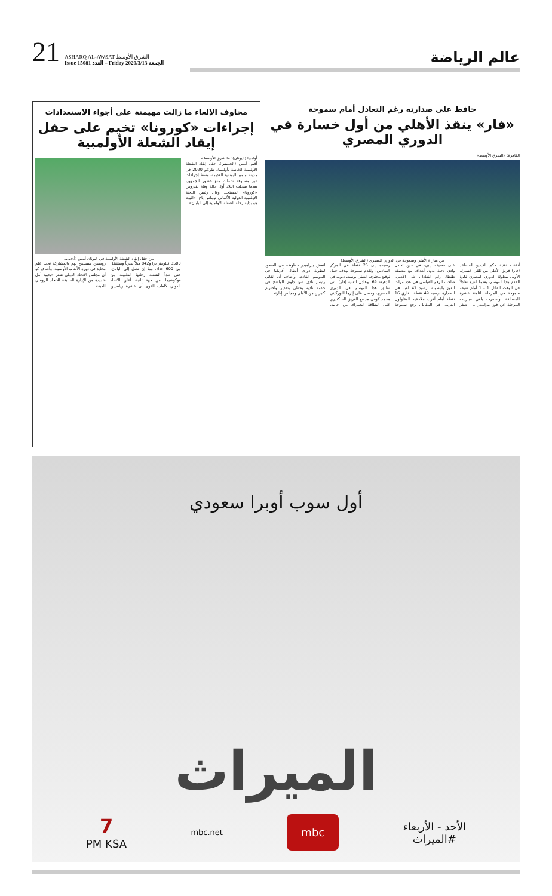21
ASHARQ AL-AWSAT الشرق الأوسط
Issue 15081 العدد – Friday 2020/3/13 الجمعة
عالم الرياضة
حافظ على صدارته رغم التعادل أمام سموحة
«فار» ينقذ الأهلي من أول خسارة في الدوري المصري
القاهرة: «الشرق الأوسط»
من مباراة الأهلي وسموحة في الدوري المصري (الشرق الأوسط)
أنقذت تقنية حكم الفيديو المساعد (فار) فريق الأهلي من تلقي خسارته الأولى ببطولة الدوري المصري لكرة القدم هذا الموسم، بعدما انتزع تعادلاً في الوقت القاتل 1 - 1 أمام ضيفه سموحة في المرحلة الثامنة عشرة للمسابقة. وأسفرت باقي مباريات المرحلة عن فوز بيراميدز 1 - صفر على مضيفه إنبي، في حين تعادل وادي دجلة بدون أهداف مع مضيفه طنطا. رغم التعادل، ظل الأهلي، صاحب الرقم القياسي في عدد مرات الفوز بالبطولة برصيد 41 لقبا، في الصدارة برصيد 49 نقطة، بفارق 16 نقطة أمام أقرب ملاحقيه المقاولون العرب. في المقابل، رفع سموحة رصيده إلى 25 نقطة في المركز السادس. وتقدم سموحة بهدف حمل توقيع محترفه الغيني يوسف ديوب في الدقيقة 69. وعادل لتقنية (فار) التي تطبق هذا الموسم في الدوري المصري، وحصل على إثرها البوركيني محمد كوفي مدافع الفريق السكندري على البطاقة الحمراء. من جانبه، انعش بيراميدز حظوظه في الصعود لبطولة دوري أبطال أفريقيا في الموسم القادم. وأضاف أن تفاني رئيس نادي صن داونز الواضح في خدمة ناديه يحظى بتقدير واحترام كبيرين من الأهلي ومجلس إدارته.
مخاوف الإلغاء ما زالت مهيمنة على أجواء الاستعدادات
إجراءات «كورونا» تخيم على حفل إيقاد الشعلة الأولمبية
أولمبيا (اليونان): «الشرق الأوسط»
أقيم، أمس (الخميس)، حفل إيقاد الشعلة الأولمبية الخاصة بأولمبياد طوكيو 2020 في مدينة أولمبيا اليونانية القديمة، وسط إجراءات غير مسبوقة شملت منع حضور الجمهور، بعدما سجلت البلاد أول حالة وفاة بفيروس «كورونا» المستجد. وقال رئيس اللجنة الأولمبية الدولية الألماني توماس باخ: «اليوم هو بداية رحلة الشعلة الأولمبية إلى اليابان».
من حفل إيقاد الشعلة الأولمبية في اليونان أمس (أ.ف.ب)
3500 كيلومتر برا و842 ميلاً بحرياً وستتنقل بين 600 عداء. وما إن تصل إلى اليابان، حتى تبدأ الشعلة رحلتها الطويلة من فوكوشيما. من جهة ثانية، أعلن الاتحاد الدولي لألعاب القوى أن عشرة رياضيين روسيين سيسمح لهم بالمشاركة تحت علم محايد في دورة الألعاب الأولمبية. وأضاف كو أن مجلس الاتحاد الدولي شعر «بخيبة أمل شديدة من الإدارة السابقة للاتحاد الروسي للعبة».
أول سوب أوبرا سعودي
الميراث
الأحد - الأربعاء
#الميراث
mbc
mbc.net
7
PM KSA